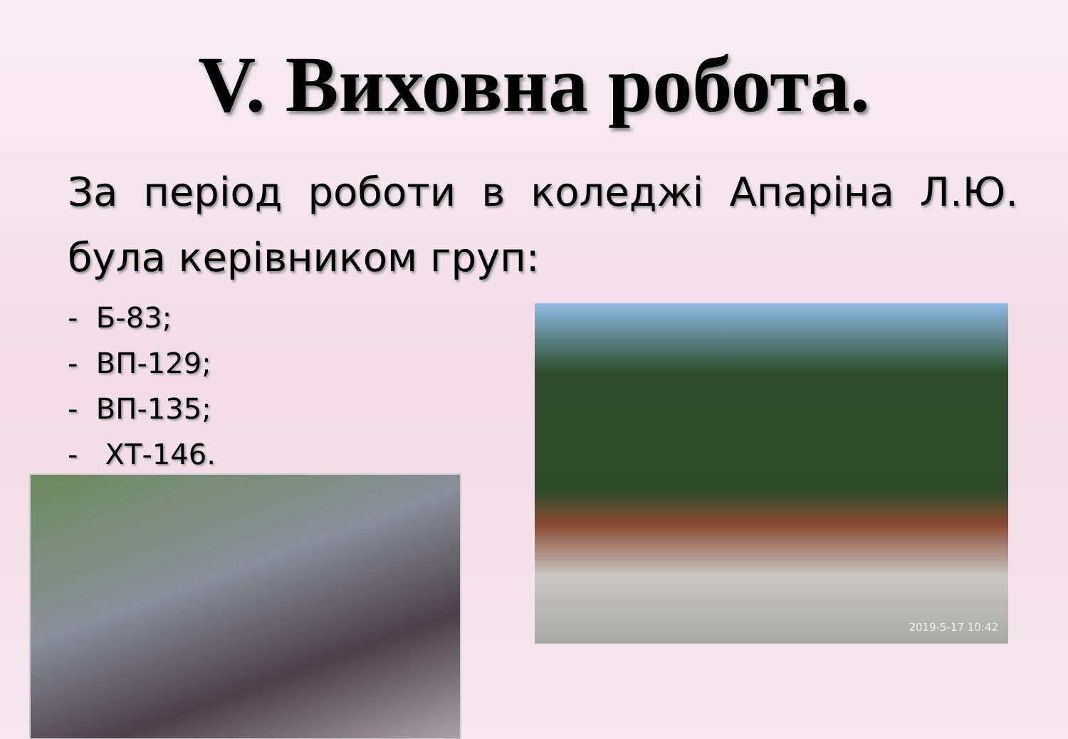V. Виховна робота.
За період роботи в коледжі Апаріна Л.Ю. була керівником груп:
- Б-83;
- ВП-129;
- ВП-135;
- ХТ-146.
2019-5-17 10:42